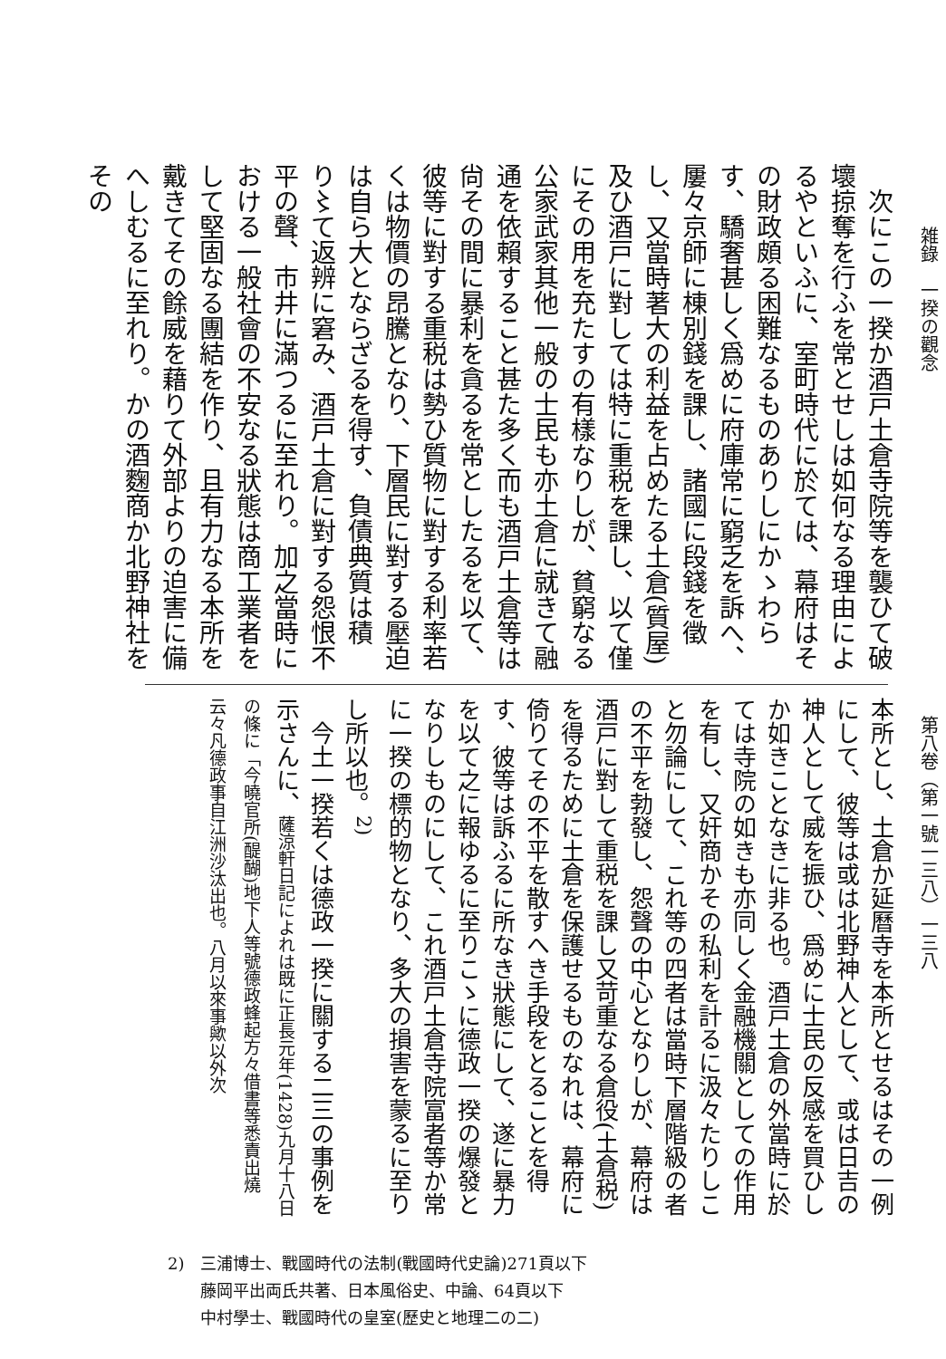雑錄　一揆の觀念
第八卷（第一號一三八）一三八
　次にこの一揆か酒戸土倉寺院等を襲ひて破壞掠奪を行ふを常とせしは如何なる理由によるやといふに、室町時代に於ては、幕府はその財政頗る困難なるものありしにかゝわらす、驕奢甚しく爲めに府庫常に窮乏を訴へ、屢々京師に棟別錢を課し、諸國に段錢を徵し、又當時著大の利益を占めたる土倉(質屋)及ひ酒戸に對しては特に重税を課し、以て僅にその用を充たすの有樣なりしが、貧窮なる公家武家其他一般の士民も亦土倉に就きて融通を依賴すること甚た多く而も酒戸土倉等は尙その間に暴利を貪るを常としたるを以て、彼等に對する重税は勢ひ質物に對する利率若くは物價の昂騰となり、下層民に對する壓迫は自ら大とならざるを得す、負債典質は積り〻て返辨に窘み、酒戸土倉に對する怨恨不平の聲、市井に滿つるに至れり。加之當時における一般社會の不安なる狀態は商工業者をして堅固なる團結を作り、且有力なる本所を戴きてその餘威を藉りて外部よりの迫害に備へしむるに至れり。かの酒麴商か北野神社をその
本所とし、土倉か延曆寺を本所とせるはその一例にして、彼等は或は北野神人として、或は日吉の神人として威を振ひ、爲めに士民の反感を買ひしか如きことなきに非る也。酒戸土倉の外當時に於ては寺院の如きも亦同しく金融機關としての作用を有し、又奸商かその私利を計るに汲々たりしこと勿論にして、これ等の四者は當時下層階級の者の不平を勃發し、怨聲の中心となりしが、幕府は酒戸に對して重税を課し又苛重なる倉役(土倉税)を得るために土倉を保護せるものなれは、幕府に倚りてその不平を散すへき手段をとることを得す、彼等は訴ふるに所なき狀態にして、遂に暴力を以て之に報ゆるに至りこゝに德政一揆の爆發となりしものにして、これ酒戸土倉寺院富者等か常に一揆の標的物となり、多大の損害を蒙るに至りし所以也。<sup>2)</sup>
　今土一揆若くは德政一揆に關する二三の事例を示さんに、薩涼軒日記によれは既に正長元年(1428)九月十八日の條に「今曉官所(醍醐)地下人等號德政蜂起方々借書等悉責出燒云々凡德政事自江洲沙汰出也。八月以來事歟以外次
2)　三浦博士、戰國時代の法制(戰國時代史論)271頁以下
　　藤岡平出両氏共著、日本風俗史、中論、64頁以下
　　中村學士、戰國時代の皇室(歷史と地理二の二)